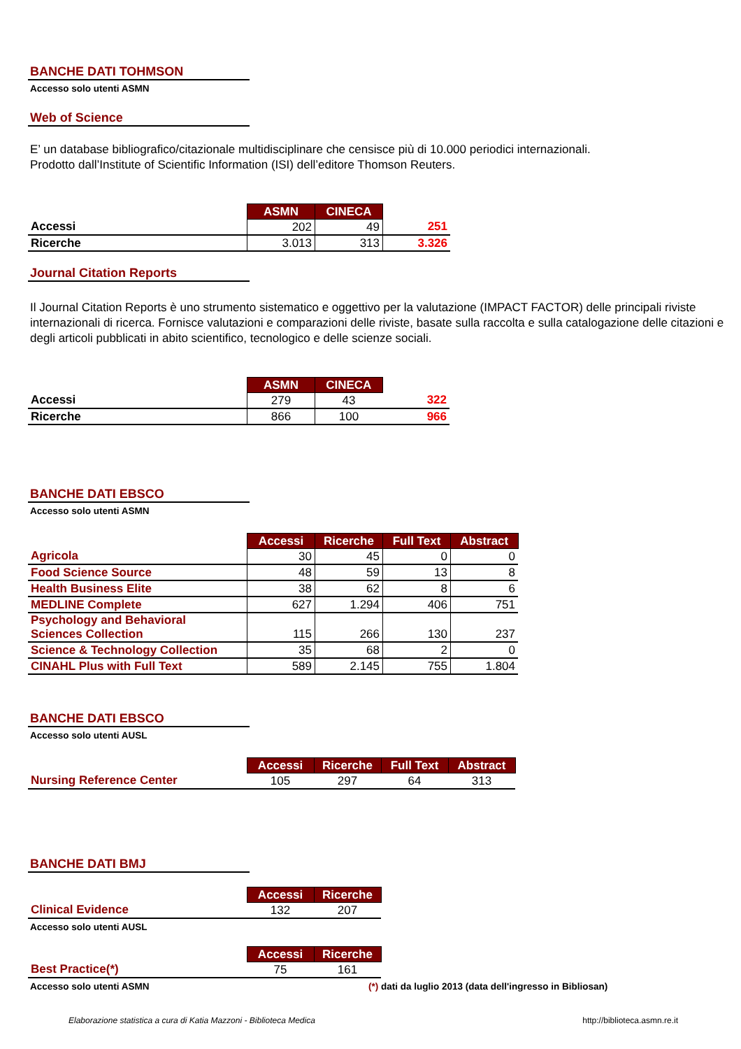BANCHE DATI TOHMSON
Accesso solo utenti ASMN
Web of Science
E’ un database bibliografico/citazionale multidisciplinare che censisce più di 10.000 periodici internazionali.
Prodotto dall’Institute of Scientific Information (ISI) dell’editore Thomson Reuters.
| | ASMN | CINECA | |
| Accessi | 202 | 49 | 251 |
| Ricerche | 3.013 | 313 | 3.326 |
Journal Citation Reports
Il Journal Citation Reports è uno strumento sistematico e oggettivo per la valutazione (IMPACT FACTOR) delle principali riviste internazionali di ricerca. Fornisce valutazioni e comparazioni delle riviste, basate sulla raccolta e sulla catalogazione delle citazioni e degli articoli pubblicati in abito scientifico, tecnologico e delle scienze sociali.
| | ASMN | CINECA | |
| Accessi | 279 | 43 | 322 |
| Ricerche | 866 | 100 | 966 |
BANCHE DATI EBSCO
Accesso solo utenti ASMN
| | Accessi | Ricerche | Full Text | Abstract |
| Agricola | 30 | 45 | 0 | 0 |
| Food Science Source | 48 | 59 | 13 | 8 |
| Health Business Elite | 38 | 62 | 8 | 6 |
| MEDLINE Complete | 627 | 1.294 | 406 | 751 |
| Psychology and Behavioral Sciences Collection | 115 | 266 | 130 | 237 |
| Science & Technology Collection | 35 | 68 | 2 | 0 |
| CINAHL Plus with Full Text | 589 | 2.145 | 755 | 1.804 |
BANCHE DATI EBSCO
Accesso solo utenti AUSL
| | Accessi | Ricerche | Full Text | Abstract |
| Nursing Reference Center | 105 | 297 | 64 | 313 |
BANCHE DATI BMJ
| | Accessi | Ricerche |
| Clinical Evidence | 132 | 207 |
Accesso solo utenti AUSL
| | Accessi | Ricerche |
| Best Practice(*) | 75 | 161 |
Accesso solo utenti ASMN (*) dati da luglio 2013 (data dell'ingresso in Bibliosan)
Elaborazione statistica a cura di Katia Mazzoni - Biblioteca Medica http://biblioteca.asmn.re.it